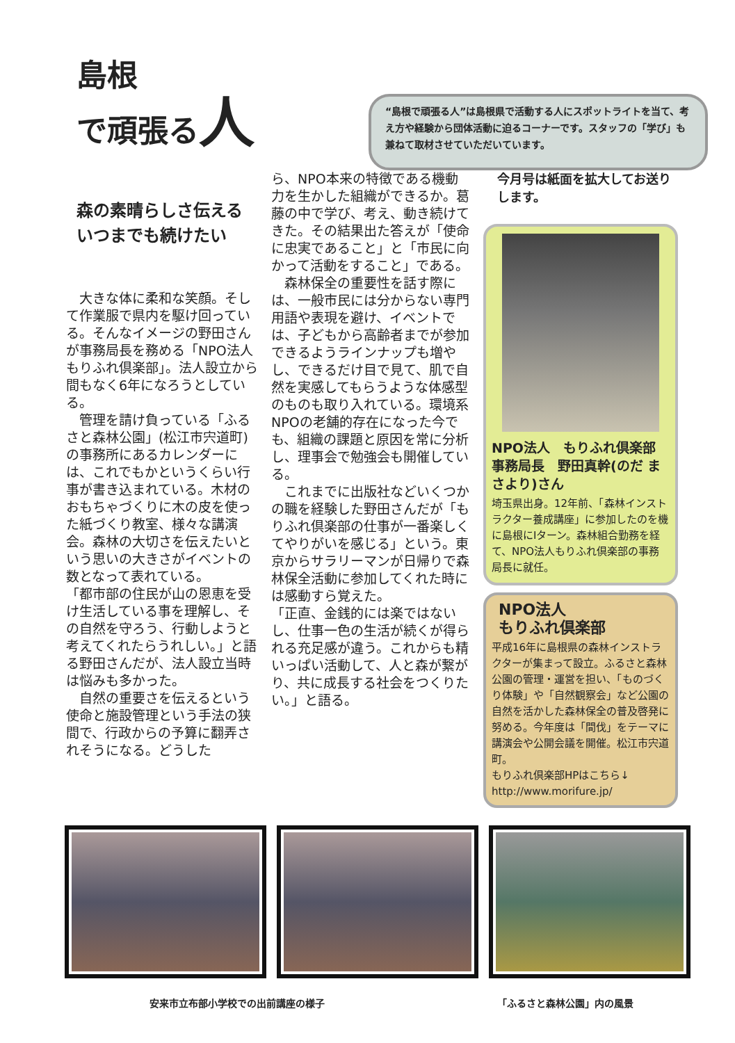島根
で頑張る人
“島根で頑張る人”は島根県で活動する人にスポットライトを当て、考え方や経験から団体活動に迫るコーナーです。スタッフの「学び」も兼ねて取材させていただいています。
森の素晴らしさ伝える
いつまでも続けたい
　大きな体に柔和な笑顔。そして作業服で県内を駆け回っている。そんなイメージの野田さんが事務局長を務める「NPO法人もりふれ倶楽部」。法人設立から間もなく6年になろうとしている。
　管理を請け負っている「ふるさと森林公園」(松江市宍道町)の事務所にあるカレンダーには、これでもかというくらい行事が書き込まれている。木材のおもちゃづくりに木の皮を使った紙づくり教室、様々な講演会。森林の大切さを伝えたいという思いの大きさがイベントの数となって表れている。
「都市部の住民が山の恩恵を受け生活している事を理解し、その自然を守ろう、行動しようと考えてくれたらうれしい。」と語る野田さんだが、法人設立当時は悩みも多かった。
　自然の重要さを伝えるという使命と施設管理という手法の狭間で、行政からの予算に翻弄されそうになる。どうした
ら、NPO本来の特徴である機動力を生かした組織ができるか。葛藤の中で学び、考え、動き続けてきた。その結果出た答えが「使命に忠実であること」と「市民に向かって活動をすること」である。
　森林保全の重要性を話す際には、一般市民には分からない専門用語や表現を避け、イベントでは、子どもから高齢者までが参加できるようラインナップも増やし、できるだけ目で見て、肌で自然を実感してもらうような体感型のものも取り入れている。環境系NPOの老舗的存在になった今でも、組織の課題と原因を常に分析し、理事会で勉強会も開催している。
　これまでに出版社などいくつかの職を経験した野田さんだが「もりふれ倶楽部の仕事が一番楽しくてやりがいを感じる」という。東京からサラリーマンが日帰りで森林保全活動に参加してくれた時には感動すら覚えた。
「正直、金銭的には楽ではないし、仕事一色の生活が続くが得られる充足感が違う。これからも精いっぱい活動して、人と森が繋がり、共に成長する社会をつくりたい。」と語る。
今月号は紙面を拡大してお送りします。
NPO法人　もりふれ倶楽部
事務局長　野田真幹(のだ まさより)さん
埼玉県出身。12年前、「森林インストラクター養成講座」に参加したのを機に島根にIターン。森林組合勤務を経て、NPO法人もりふれ倶楽部の事務局長に就任。
NPO法人
もりふれ倶楽部
平成16年に島根県の森林インストラクターが集まって設立。ふるさと森林公園の管理・運営を担い、「ものづくり体験」や「自然観察会」など公園の自然を活かした森林保全の普及啓発に努める。今年度は「間伐」をテーマに講演会や公開会議を開催。松江市宍道町。
もりふれ倶楽部HPはこちら↓
http://www.morifure.jp/
安来市立布部小学校での出前講座の様子 「ふるさと森林公園」内の風景